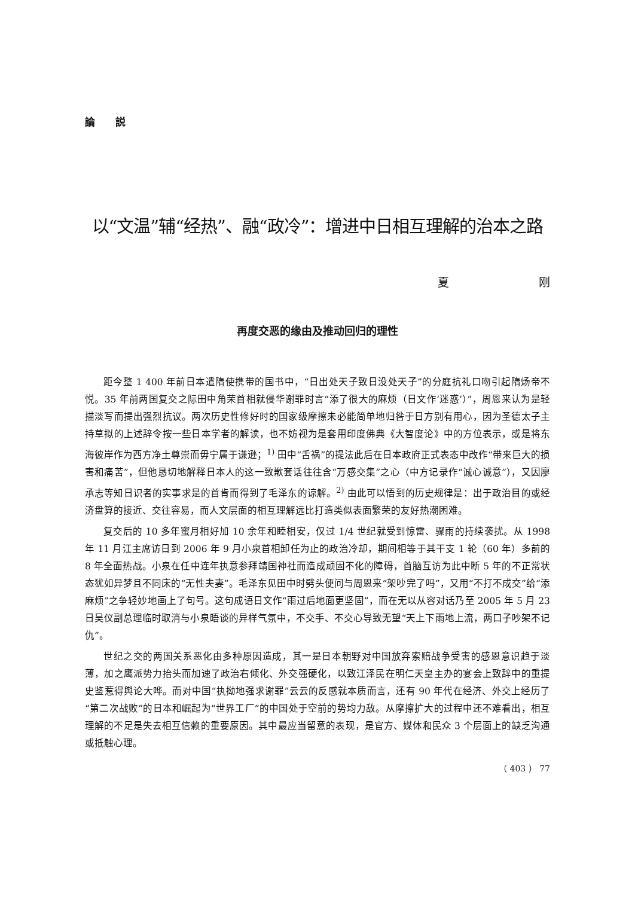論 説
以“文温”辅“经热”、融“政冷”：增进中日相互理解的治本之路
夏 刚
再度交恶的缘由及推动回归的理性
距今整 1 400 年前日本遣隋使携带的国书中，“日出处天子致日没处天子”的分庭抗礼口吻引起隋炀帝不悦。35 年前两国复交之际田中角荣首相就侵华谢罪时言“添了很大的麻烦（日文作‘迷惑’）”，周恩来认为是轻描淡写而提出强烈抗议。两次历史性修好时的国家级摩擦未必能简单地归咎于日方别有用心，因为圣德太子主持草拟的上述辞令按一些日本学者的解读，也不妨视为是套用印度佛典《大智度论》中的方位表示，或是将东海彼岸作为西方净土尊崇而毋宁属于谦逊；<sup>1)</sup> 田中“舌祸”的提法此后在日本政府正式表态中改作“带来巨大的损害和痛苦”，但他恳切地解释日本人的这一致歉套话往往含“万感交集”之心（中方记录作“诚心诚意”），又因廖承志等知日识者的实事求是的首肯而得到了毛泽东的谅解。<sup>2)</sup> 由此可以悟到的历史规律是：出于政治目的或经济盘算的接近、交往容易，而人文层面的相互理解远比打造类似表面繁荣的友好热潮困难。
复交后的 10 多年蜜月相好加 10 余年和睦相安，仅过 1/4 世纪就受到惊雷、骤雨的持续袭扰。从 1998 年 11 月江主席访日到 2006 年 9 月小泉首相卸任为止的政治冷却，期间相等于其干支 1 轮（60 年）多前的 8 年全面热战。小泉在任中连年执意参拜靖国神社而造成顽固不化的障碍，首脑互访为此中断 5 年的不正常状态犹如异梦且不同床的“无性夫妻”。毛泽东见田中时劈头便问与周恩来“架吵完了吗”，又用“不打不成交”给“添麻烦”之争轻妙地画上了句号。这句成语日文作“雨过后地面更坚固”，而在无以从容对话乃至 2005 年 5 月 23 日吴仪副总理临时取消与小泉晤谈的异样气氛中，不交手、不交心导致无望“天上下雨地上流，两口子吵架不记仇”。
世纪之交的两国关系恶化由多种原因造成，其一是日本朝野对中国放弃索赔战争受害的感恩意识趋于淡薄，加之鹰派势力抬头而加速了政治右倾化、外交强硬化，以致江泽民在明仁天皇主办的宴会上致辞中的重提史鉴惹得舆论大哗。而对中国“执拗地强求谢罪”云云的反感就本质而言，还有 90 年代在经济、外交上经历了“第二次战败”的日本和崛起为“世界工厂”的中国处于空前的势均力敌。从摩擦扩大的过程中还不难看出，相互理解的不足是失去相互信赖的重要原因。其中最应当留意的表现，是官方、媒体和民众 3 个层面上的缺乏沟通或抵触心理。
（ 403 ） 77